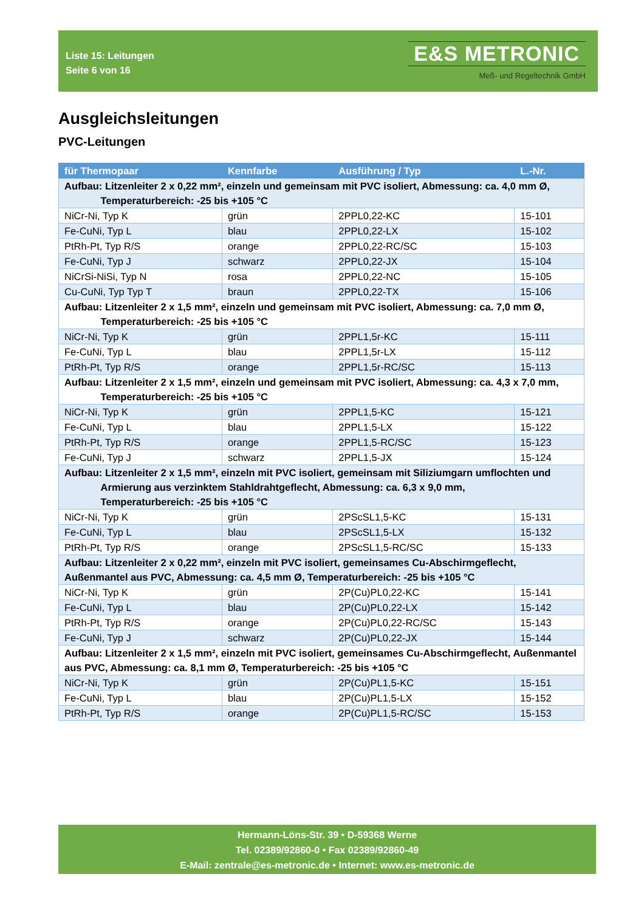Liste 15: Leitungen
Seite 6 von 16
E&S METRONIC
Meß- und Regeltechnik GmbH
Ausgleichsleitungen
PVC-Leitungen
| für Thermopaar | Kennfarbe | Ausführung / Typ | L.-Nr. |
| --- | --- | --- | --- |
| Aufbau: Litzenleiter 2 x 0,22 mm², einzeln und gemeinsam mit PVC isoliert, Abmessung: ca. 4,0 mm Ø, Temperaturbereich: -25 bis +105 °C | | | |
| NiCr-Ni, Typ K | grün | 2PPL0,22-KC | 15-101 |
| Fe-CuNi, Typ L | blau | 2PPL0,22-LX | 15-102 |
| PtRh-Pt, Typ R/S | orange | 2PPL0,22-RC/SC | 15-103 |
| Fe-CuNi, Typ J | schwarz | 2PPL0,22-JX | 15-104 |
| NiCrSi-NiSi, Typ N | rosa | 2PPL0,22-NC | 15-105 |
| Cu-CuNi, Typ Typ T | braun | 2PPL0,22-TX | 15-106 |
| Aufbau: Litzenleiter 2 x 1,5 mm², einzeln und gemeinsam mit PVC isoliert, Abmessung: ca. 7,0 mm Ø, Temperaturbereich: -25 bis +105 °C | | | |
| NiCr-Ni, Typ K | grün | 2PPL1,5r-KC | 15-111 |
| Fe-CuNi, Typ L | blau | 2PPL1,5r-LX | 15-112 |
| PtRh-Pt, Typ R/S | orange | 2PPL1,5r-RC/SC | 15-113 |
| Aufbau: Litzenleiter 2 x 1,5 mm², einzeln und gemeinsam mit PVC isoliert, Abmessung: ca. 4,3 x 7,0 mm, Temperaturbereich: -25 bis +105 °C | | | |
| NiCr-Ni, Typ K | grün | 2PPL1,5-KC | 15-121 |
| Fe-CuNi, Typ L | blau | 2PPL1,5-LX | 15-122 |
| PtRh-Pt, Typ R/S | orange | 2PPL1,5-RC/SC | 15-123 |
| Fe-CuNi, Typ J | schwarz | 2PPL1,5-JX | 15-124 |
| Aufbau: Litzenleiter 2 x 1,5 mm², einzeln mit PVC isoliert, gemeinsam mit Siliziumgarn umflochten und Armierung aus verzinktem Stahldrahtgeflecht, Abmessung: ca. 6,3 x 9,0 mm, Temperaturbereich: -25 bis +105 °C | | | |
| NiCr-Ni, Typ K | grün | 2PScSL1,5-KC | 15-131 |
| Fe-CuNi, Typ L | blau | 2PScSL1,5-LX | 15-132 |
| PtRh-Pt, Typ R/S | orange | 2PScSL1,5-RC/SC | 15-133 |
| Aufbau: Litzenleiter 2 x 0,22 mm², einzeln mit PVC isoliert, gemeinsames Cu-Abschirmgeflecht, Außenmantel aus PVC, Abmessung: ca. 4,5 mm Ø, Temperaturbereich: -25 bis +105 °C | | | |
| NiCr-Ni, Typ K | grün | 2P(Cu)PL0,22-KC | 15-141 |
| Fe-CuNi, Typ L | blau | 2P(Cu)PL0,22-LX | 15-142 |
| PtRh-Pt, Typ R/S | orange | 2P(Cu)PL0,22-RC/SC | 15-143 |
| Fe-CuNi, Typ J | schwarz | 2P(Cu)PL0,22-JX | 15-144 |
| Aufbau: Litzenleiter 2 x 1,5 mm², einzeln mit PVC isoliert, gemeinsames Cu-Abschirmgeflecht, Außenmantel aus PVC, Abmessung: ca. 8,1 mm Ø, Temperaturbereich: -25 bis +105 °C | | | |
| NiCr-Ni, Typ K | grün | 2P(Cu)PL1,5-KC | 15-151 |
| Fe-CuNi, Typ L | blau | 2P(Cu)PL1,5-LX | 15-152 |
| PtRh-Pt, Typ R/S | orange | 2P(Cu)PL1,5-RC/SC | 15-153 |
Hermann-Löns-Str. 39 • D-59368 Werne
Tel. 02389/92860-0 • Fax 02389/92860-49
E-Mail: zentrale@es-metronic.de • Internet: www.es-metronic.de